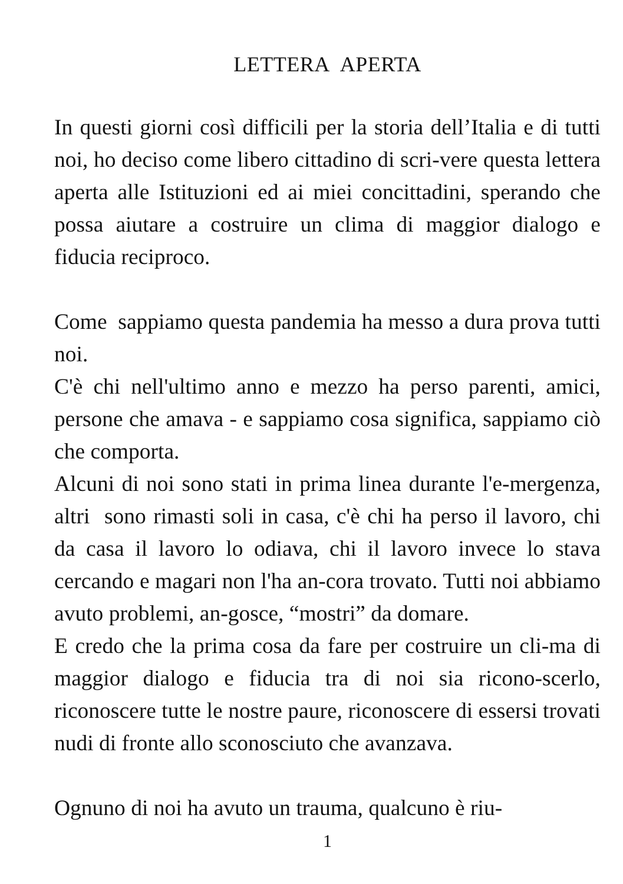LETTERA APERTA
In questi giorni così difficili per la storia dell’Italia e di tutti noi, ho deciso come libero cittadino di scri-vere questa lettera aperta alle Istituzioni ed ai miei concittadini, sperando che possa aiutare a costruire un clima di maggior dialogo e fiducia reciproco.
Come sappiamo questa pandemia ha messo a dura prova tutti noi.
C'è chi nell'ultimo anno e mezzo ha perso parenti, amici, persone che amava - e sappiamo cosa significa, sappiamo ciò che comporta.
Alcuni di noi sono stati in prima linea durante l'e-mergenza, altri sono rimasti soli in casa, c'è chi ha perso il lavoro, chi da casa il lavoro lo odiava, chi il lavoro invece lo stava cercando e magari non l'ha an-cora trovato. Tutti noi abbiamo avuto problemi, an-gosce, “mostri” da domare.
E credo che la prima cosa da fare per costruire un cli-ma di maggior dialogo e fiducia tra di noi sia ricono-scerlo, riconoscere tutte le nostre paure, riconoscere di essersi trovati nudi di fronte allo sconosciuto che avanzava.
Ognuno di noi ha avuto un trauma, qualcuno è riu-
1